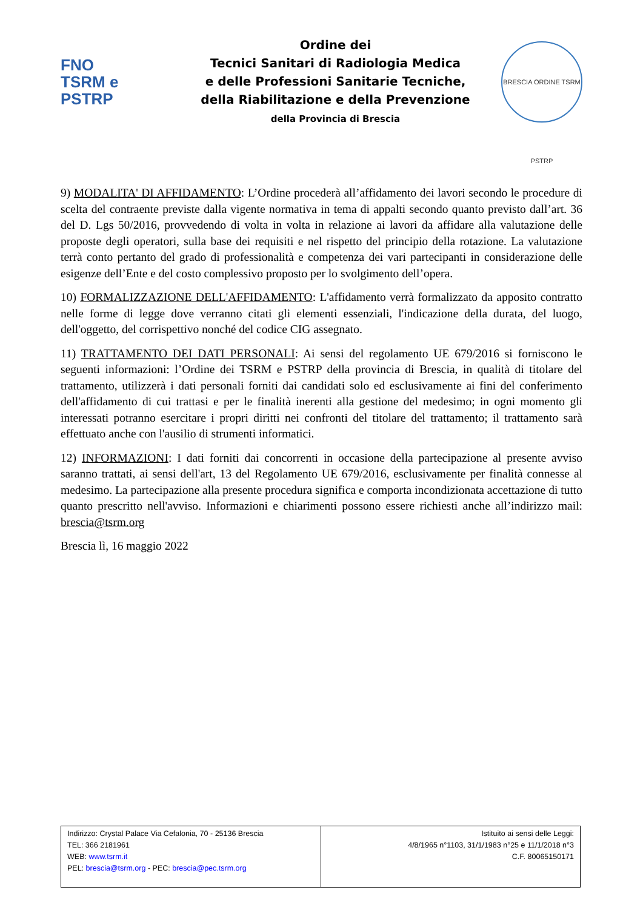FNO
TSRM e
PSTRP
Ordine dei
Tecnici Sanitari di Radiologia Medica
e delle Professioni Sanitarie Tecniche,
della Riabilitazione e della Prevenzione
della Provincia di Brescia
BRESCIA ORDINE TSRM PSTRP
9) MODALITA' DI AFFIDAMENTO: L’Ordine procederà all’affidamento dei lavori secondo le procedure di scelta del contraente previste dalla vigente normativa in tema di appalti secondo quanto previsto dall’art. 36 del D. Lgs 50/2016, provvedendo di volta in volta in relazione ai lavori da affidare alla valutazione delle proposte degli operatori, sulla base dei requisiti e nel rispetto del principio della rotazione. La valutazione terrà conto pertanto del grado di professionalità e competenza dei vari partecipanti in considerazione delle esigenze dell’Ente e del costo complessivo proposto per lo svolgimento dell’opera.
10) FORMALIZZAZIONE DELL'AFFIDAMENTO: L'affidamento verrà formalizzato da apposito contratto nelle forme di legge dove verranno citati gli elementi essenziali, l'indicazione della durata, del luogo, dell'oggetto, del corrispettivo nonché del codice CIG assegnato.
11) TRATTAMENTO DEI DATI PERSONALI: Ai sensi del regolamento UE 679/2016 si forniscono le seguenti informazioni: l’Ordine dei TSRM e PSTRP della provincia di Brescia, in qualità di titolare del trattamento, utilizzerà i dati personali forniti dai candidati solo ed esclusivamente ai fini del conferimento dell'affidamento di cui trattasi e per le finalità inerenti alla gestione del medesimo; in ogni momento gli interessati potranno esercitare i propri diritti nei confronti del titolare del trattamento; il trattamento sarà effettuato anche con l'ausilio di strumenti informatici.
12) INFORMAZIONI: I dati forniti dai concorrenti in occasione della partecipazione al presente avviso saranno trattati, ai sensi dell'art, 13 del Regolamento UE 679/2016, esclusivamente per finalità connesse al medesimo. La partecipazione alla presente procedura significa e comporta incondizionata accettazione di tutto quanto prescritto nell'avviso. Informazioni e chiarimenti possono essere richiesti anche all’indirizzo mail: brescia@tsrm.org
Brescia lì, 16 maggio 2022
| Indirizzo: Crystal Palace Via Cefalonia, 70 - 25136 Brescia TEL: 366 2181961 WEB: www.tsrm.it PEL: brescia@tsrm.org - PEC: brescia@pec.tsrm.org | Istituito ai sensi delle Leggi: 4/8/1965 n°1103, 31/1/1983 n°25 e 11/1/2018 n°3 C.F. 80065150171 |